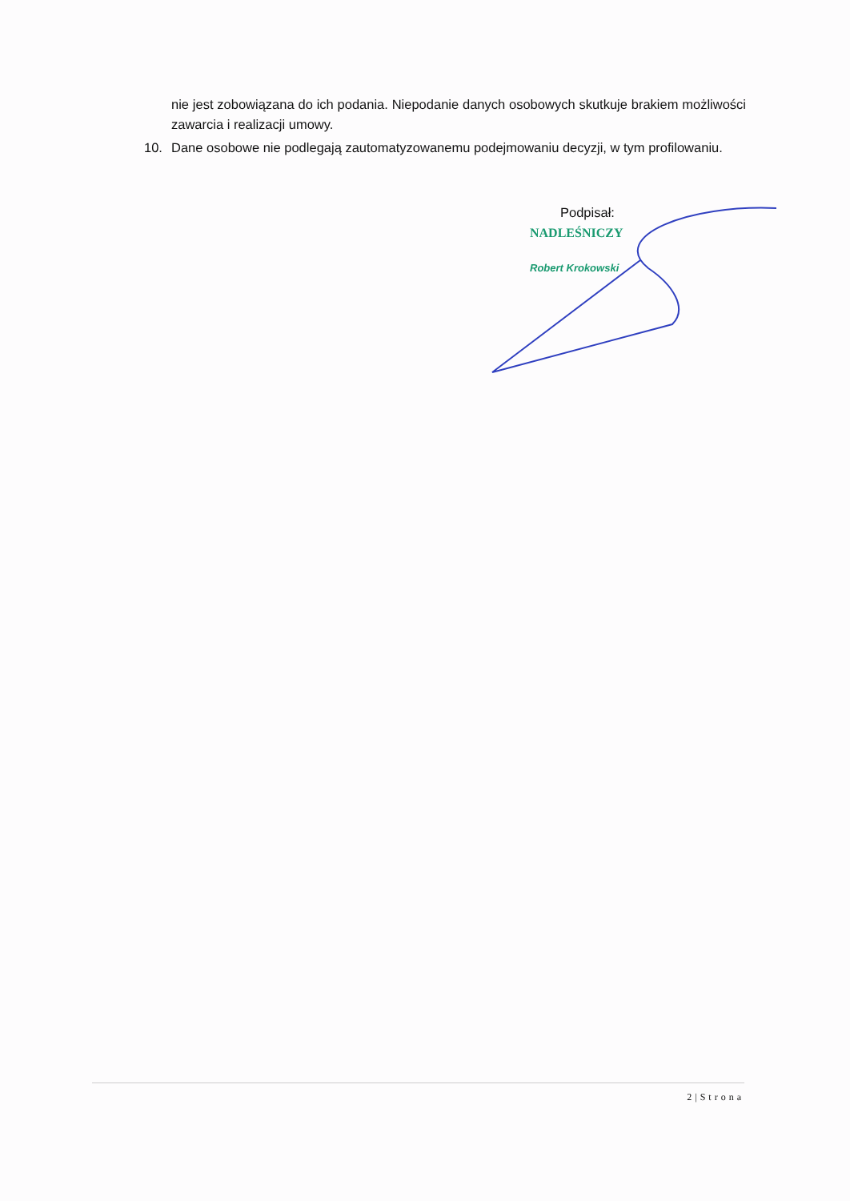nie jest zobowiązana do ich podania. Niepodanie danych osobowych skutkuje brakiem możliwości zawarcia i realizacji umowy.
10. Dane osobowe nie podlegają zautomatyzowanemu podejmowaniu decyzji, w tym profilowaniu.
Podpisał:
NADLEŚNICZY
Robert Krokowski
2|Strona